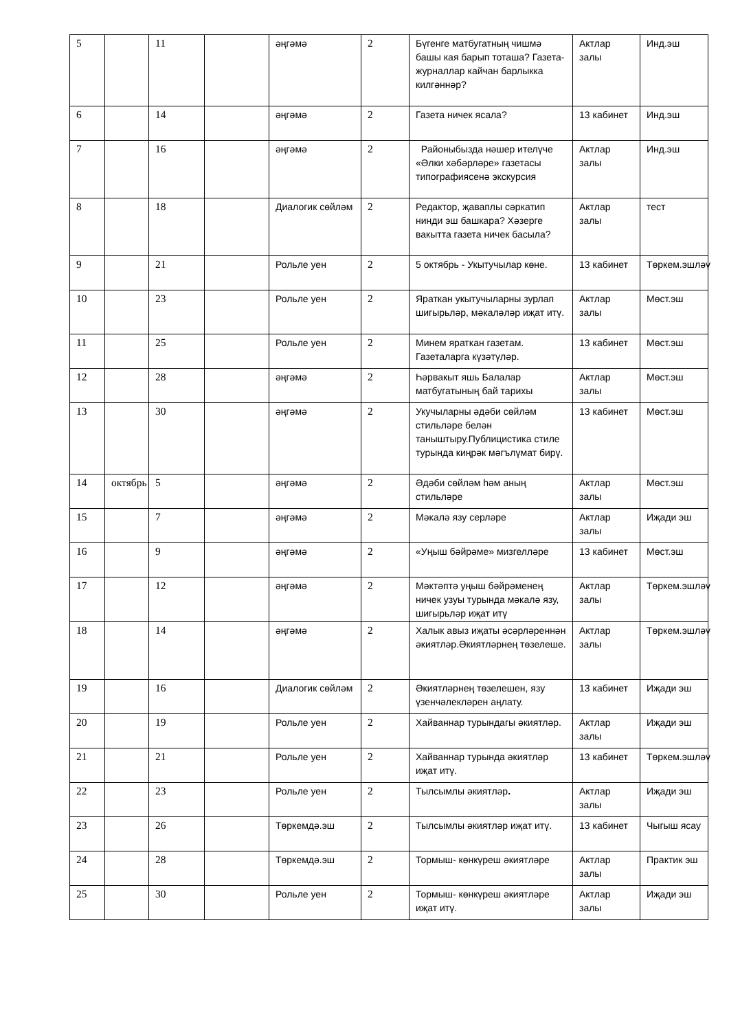| 5 | | 11 | | әңгәмә | 2 | Бүгенге матбугатның чишмә башы кая барып тоташа? Газета- журналлар кайчан барлыкка килгәннәр? | Актлар залы | Инд.эш |
| 6 | | 14 | | әңгәмә | 2 | Газета ничек ясала? | 13 кабинет | Инд.эш |
| 7 | | 16 | | әңгәмә | 2 | Районыбызда нәшер ителүче «Әлки хәбәрләре» газетасы типографиясенә экскурсия | Актлар залы | Инд.эш |
| 8 | | 18 | | Диалогик сөйләм | 2 | Редактор, җаваплы сәркатип нинди эш башкара? Хәзерге вакытта газета ничек басыла? | Актлар залы | тест |
| 9 | | 21 | | Рольле уен | 2 | 5 октябрь - Укытучылар көне. | 13 кабинет | Төркем.эшләү |
| 10 | | 23 | | Рольле уен | 2 | Яраткан укытучыларны зурлап шигырьләр, мәкаләләр иҗат итү. | Актлар залы | Мөст.эш |
| 11 | | 25 | | Рольле уен | 2 | Минем яраткан газетам. Газеталарга күзәтүләр. | 13 кабинет | Мөст.эш |
| 12 | | 28 | | әңгәмә | 2 | Һәрвакыт яшь Балалар матбугатының бай тарихы | Актлар залы | Мөст.эш |
| 13 | | 30 | | әңгәмә | 2 | Укучыларны әдәби сөйләм стильләре белән таныштыру.Публицистика стиле турында киңрәк мәгълүмат бирү. | 13 кабинет | Мөст.эш |
| 14 | октябрь | 5 | | әңгәмә | 2 | Әдәби сөйләм һәм аның стильләре | Актлар залы | Мөст.эш |
| 15 | | 7 | | әңгәмә | 2 | Мәкалә язу серләре | Актлар залы | Иҗади эш |
| 16 | | 9 | | әңгәмә | 2 | «Уңыш бәйрәме» мизгелләре | 13 кабинет | Мөст.эш |
| 17 | | 12 | | әңгәмә | 2 | Мәктәптә уңыш бәйрәменең ничек узуы турында мәкалә язу, шигырьләр иҗат итү | Актлар залы | Төркем.эшләү |
| 18 | | 14 | | әңгәмә | 2 | Халык авыз иҗаты әсәрләреннән әкиятләр.Әкиятләрнең төзелеше. | Актлар залы | Төркем.эшләү |
| 19 | | 16 | | Диалогик сөйләм | 2 | Әкиятләрнең төзелешен, язу үзенчәлекләрен аңлату. | 13 кабинет | Иҗади эш |
| 20 | | 19 | | Рольле уен | 2 | Хайваннар турындагы әкиятләр. | Актлар залы | Иҗади эш |
| 21 | | 21 | | Рольле уен | 2 | Хайваннар турында әкиятләр иҗат итү. | 13 кабинет | Төркем.эшләү |
| 22 | | 23 | | Рольле уен | 2 | Тылсымлы әкиятләр . | Актлар залы | Иҗади эш |
| 23 | | 26 | | Төркемдә.эш | 2 | Тылсымлы әкиятләр иҗат итү. | 13 кабинет | Чыгыш ясау |
| 24 | | 28 | | Төркемдә.эш | 2 | Тормыш- көнкүреш әкиятләре | Актлар залы | Практик эш |
| 25 | | 30 | | Рольле уен | 2 | Тормыш- көнкүреш әкиятләре иҗат итү. | Актлар залы | Иҗади эш |